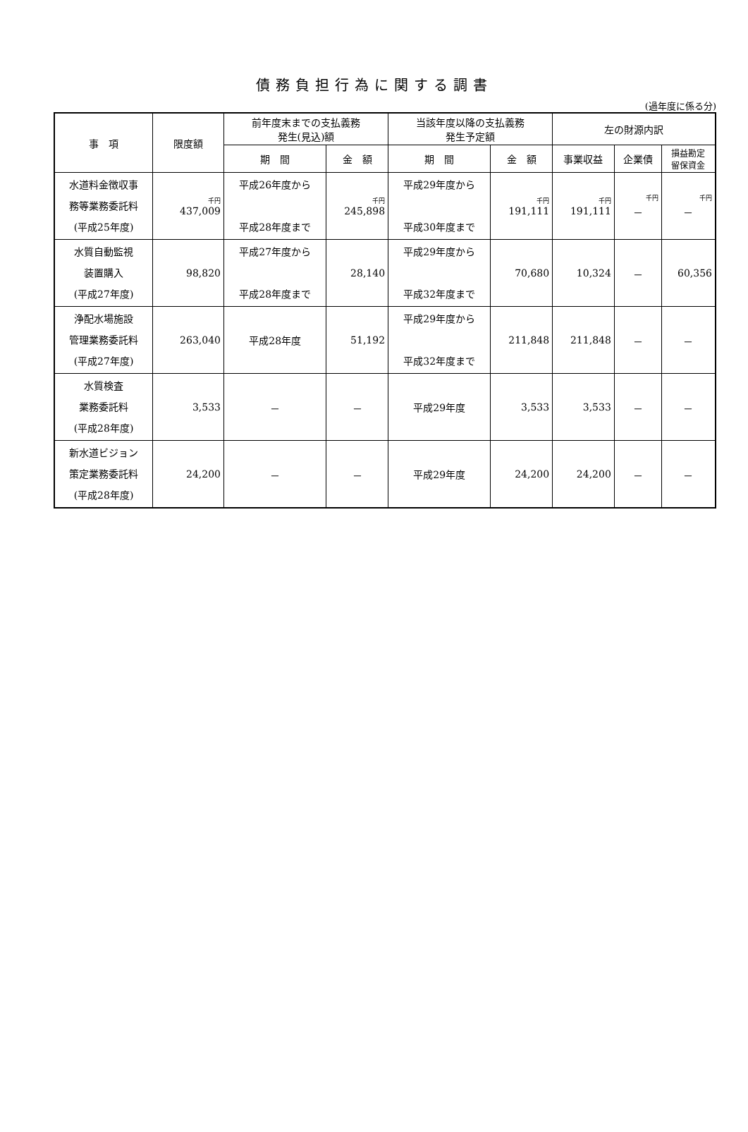債務負担行為に関する調書
(過年度に係る分)
| 事 項 | 限度額 | 前年度末までの支払義務 発生(見込)額 | | 当該年度以降の支払義務 発生予定額 | | 左の財源内訳 | | |
| --- | --- | --- | --- | --- | --- | --- | --- | --- |
| | | 期 間 | 金 額 | 期 間 | 金 額 | 事業収益 | 企業債 | 損益勘定 留保資金 |
| 水道料金徴収事 務等業務委託料 (平成25年度) | 千円 437,009 | 平成26年度から 平成28年度まで | 千円 245,898 | 平成29年度から 平成30年度まで | 千円 191,111 | 千円 191,111 | 千円 － | 千円 － |
| 水質自動監視 装置購入 (平成27年度) | 98,820 | 平成27年度から 平成28年度まで | 28,140 | 平成29年度から 平成32年度まで | 70,680 | 10,324 | － | 60,356 |
| 浄配水場施設 管理業務委託料 (平成27年度) | 263,040 | 平成28年度 | 51,192 | 平成29年度から 平成32年度まで | 211,848 | 211,848 | － | － |
| 水質検査 業務委託料 (平成28年度) | 3,533 | － | － | 平成29年度 | 3,533 | 3,533 | － | － |
| 新水道ビジョン 策定業務委託料 (平成28年度) | 24,200 | － | － | 平成29年度 | 24,200 | 24,200 | － | － |